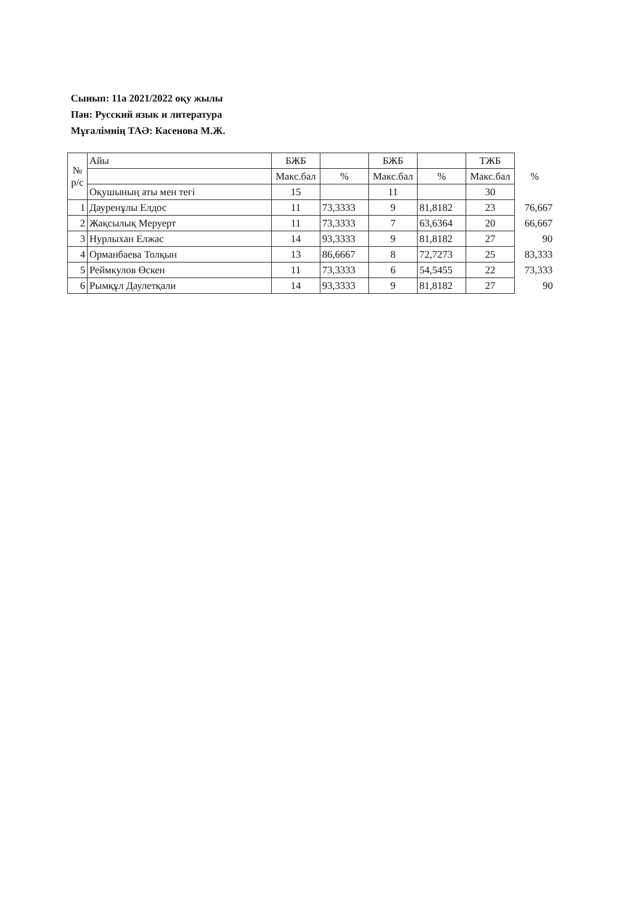Сынып: 11а 2021/2022 оқу жылы
Пән: Русский язык и литература
Мұғалімнің ТАӘ: Касенова М.Ж.
| № р/с | Айы | БЖБ | | БЖБ | | ТЖБ | |
| --- | --- | --- | --- | --- | --- | --- | --- |
| | | Макс.бал | % | Макс.бал | % | Макс.бал | % |
| | Оқушының аты мен тегі | 15 | | 11 | | 30 | |
| 1 | Дауренұлы Елдос | 11 | 73,3333 | 9 | 81,8182 | 23 | 76,667 |
| 2 | Жақсылық Меруерт | 11 | 73,3333 | 7 | 63,6364 | 20 | 66,667 |
| 3 | Нурлыхан Елжас | 14 | 93,3333 | 9 | 81,8182 | 27 | 90 |
| 4 | Орманбаева Толқын | 13 | 86,6667 | 8 | 72,7273 | 25 | 83,333 |
| 5 | Реймкулов Өскен | 11 | 73,3333 | 6 | 54,5455 | 22 | 73,333 |
| 6 | Рымқұл Даулетқали | 14 | 93,3333 | 9 | 81,8182 | 27 | 90 |